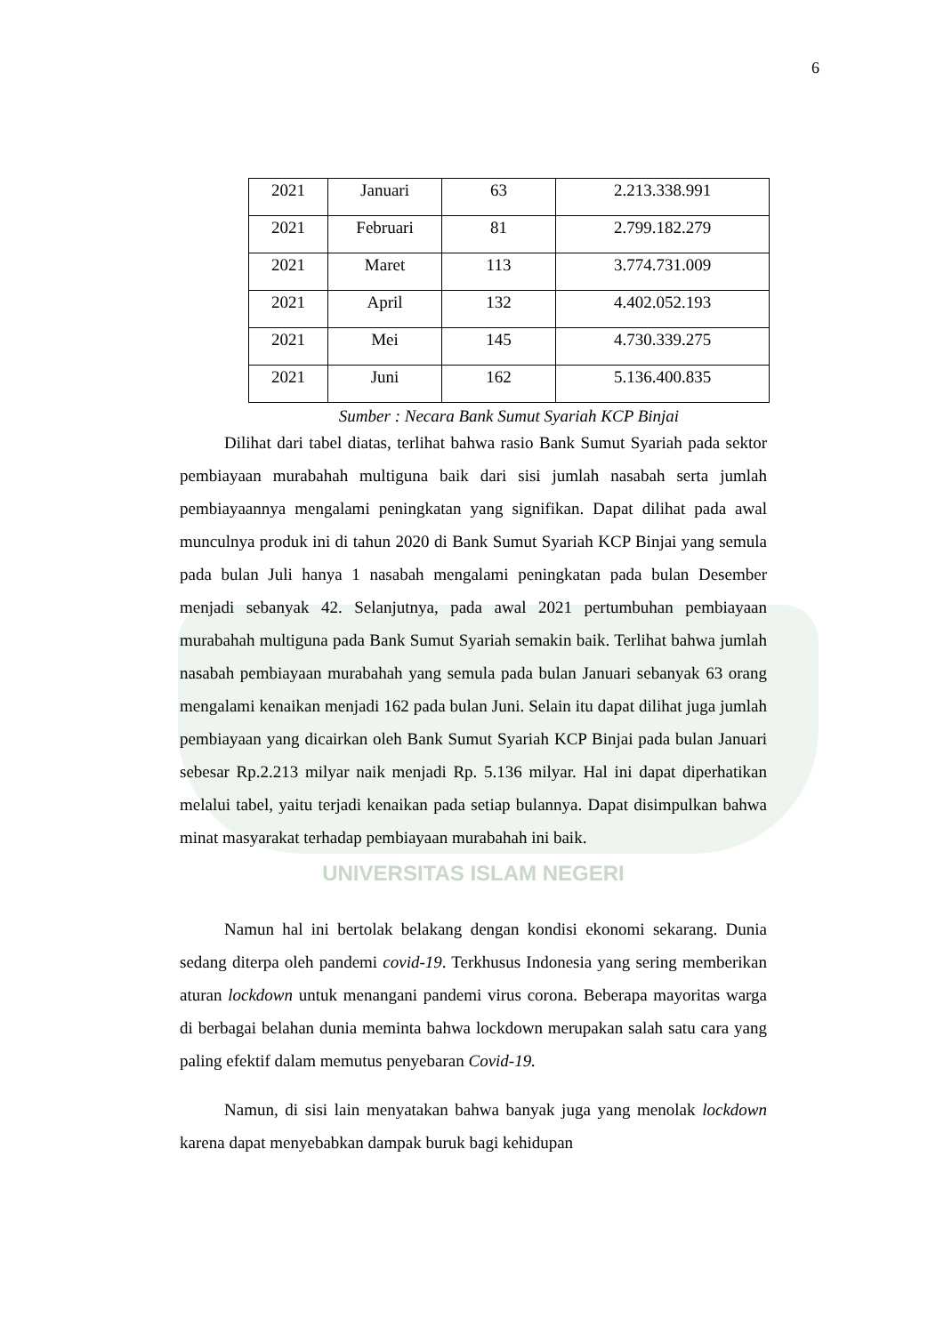6
| 2021 | Januari | 63 | 2.213.338.991 |
| 2021 | Februari | 81 | 2.799.182.279 |
| 2021 | Maret | 113 | 3.774.731.009 |
| 2021 | April | 132 | 4.402.052.193 |
| 2021 | Mei | 145 | 4.730.339.275 |
| 2021 | Juni | 162 | 5.136.400.835 |
Sumber : Necara Bank Sumut Syariah KCP Binjai
Dilihat dari tabel diatas, terlihat bahwa rasio Bank Sumut Syariah pada sektor pembiayaan murabahah multiguna baik dari sisi jumlah nasabah serta jumlah pembiayaannya mengalami peningkatan yang signifikan. Dapat dilihat pada awal munculnya produk ini di tahun 2020 di Bank Sumut Syariah KCP Binjai yang semula pada bulan Juli hanya 1 nasabah mengalami peningkatan pada bulan Desember menjadi sebanyak 42. Selanjutnya, pada awal 2021 pertumbuhan pembiayaan murabahah multiguna pada Bank Sumut Syariah semakin baik. Terlihat bahwa jumlah nasabah pembiayaan murabahah yang semula pada bulan Januari sebanyak 63 orang mengalami kenaikan menjadi 162 pada bulan Juni. Selain itu dapat dilihat juga jumlah pembiayaan yang dicairkan oleh Bank Sumut Syariah KCP Binjai pada bulan Januari sebesar Rp.2.213 milyar naik menjadi Rp. 5.136 milyar. Hal ini dapat diperhatikan melalui tabel, yaitu terjadi kenaikan pada setiap bulannya. Dapat disimpulkan bahwa minat masyarakat terhadap pembiayaan murabahah ini baik.
UNIVERSITAS ISLAM NEGERI
Namun hal ini bertolak belakang dengan kondisi ekonomi sekarang. Dunia sedang diterpa oleh pandemi covid-19. Terkhusus Indonesia yang sering memberikan aturan lockdown untuk menangani pandemi virus corona. Beberapa mayoritas warga di berbagai belahan dunia meminta bahwa lockdown merupakan salah satu cara yang paling efektif dalam memutus penyebaran Covid-19.
Namun, di sisi lain menyatakan bahwa banyak juga yang menolak lockdown karena dapat menyebabkan dampak buruk bagi kehidupan